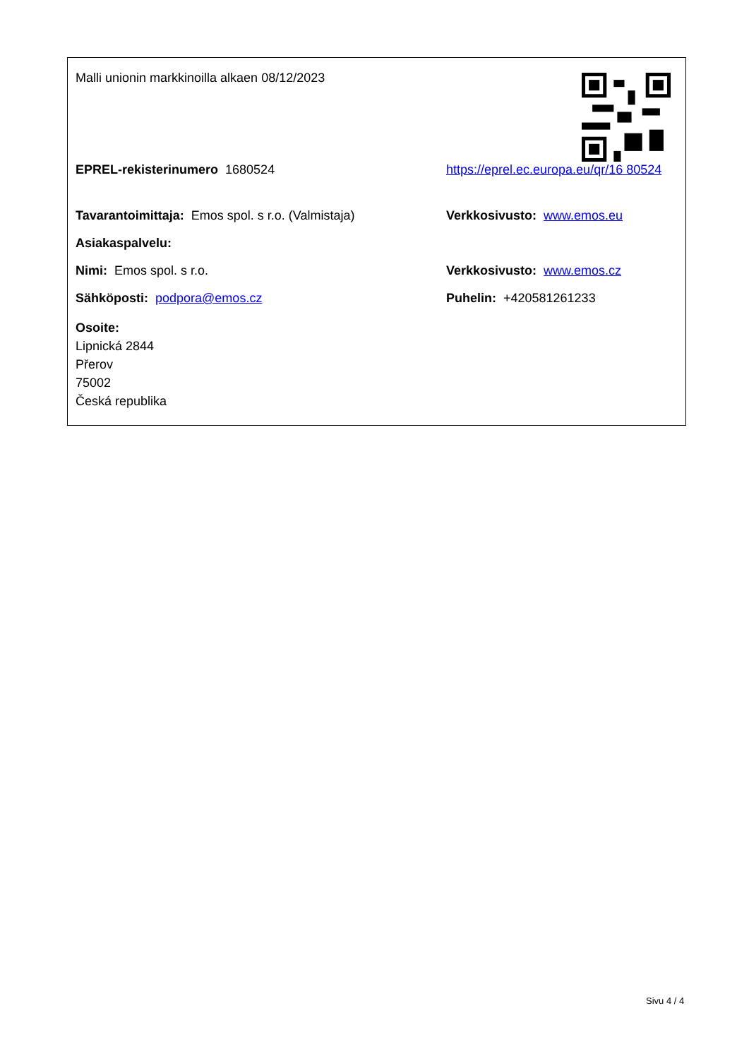Malli unionin markkinoilla alkaen 08/12/2023
EPREL-rekisterinumero 1680524 https://eprel.ec.europa.eu/qr/16 80524
Tavarantoimittaja: Emos spol. s r.o. (Valmistaja)
Verkkosivusto: www.emos.eu
Asiakaspalvelu:
Nimi: Emos spol. s r.o. Verkkosivusto: www.emos.cz
Sähköposti: podpora@emos.cz Puhelin: +420581261233
Osoite:
Lipnická 2844
Přerov
75002
Česká republika
Sivu 4 / 4